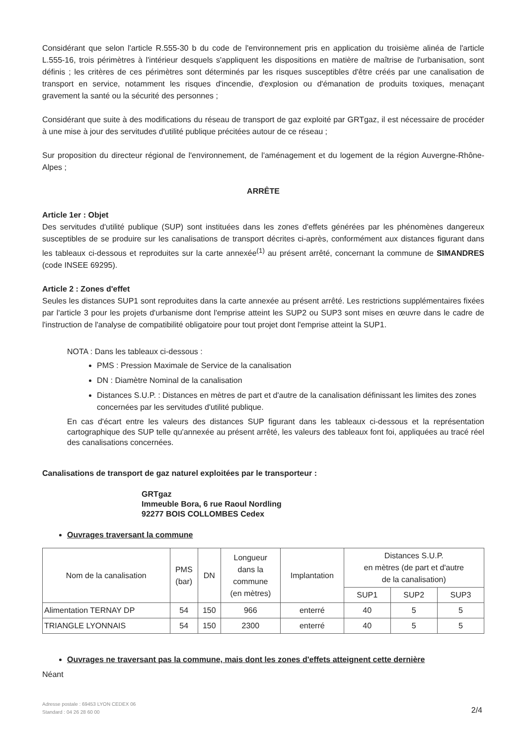Considérant que selon l'article R.555-30 b du code de l'environnement pris en application du troisième alinéa de l'article L.555-16, trois périmètres à l'intérieur desquels s'appliquent les dispositions en matière de maîtrise de l'urbanisation, sont définis ; les critères de ces périmètres sont déterminés par les risques susceptibles d'être créés par une canalisation de transport en service, notamment les risques d'incendie, d'explosion ou d'émanation de produits toxiques, menaçant gravement la santé ou la sécurité des personnes ;
Considérant que suite à des modifications du réseau de transport de gaz exploité par GRTgaz, il est nécessaire de procéder à une mise à jour des servitudes d'utilité publique précitées autour de ce réseau ;
Sur proposition du directeur régional de l'environnement, de l'aménagement et du logement de la région Auvergne-Rhône-Alpes ;
ARRÊTE
Article 1er : Objet
Des servitudes d'utilité publique (SUP) sont instituées dans les zones d'effets générées par les phénomènes dangereux susceptibles de se produire sur les canalisations de transport décrites ci-après, conformément aux distances figurant dans les tableaux ci-dessous et reproduites sur la carte annexée<sup>(1)</sup> au présent arrêté, concernant la commune de SIMANDRES (code INSEE 69295).
Article 2 : Zones d'effet
Seules les distances SUP1 sont reproduites dans la carte annexée au présent arrêté. Les restrictions supplémentaires fixées par l'article 3 pour les projets d'urbanisme dont l'emprise atteint les SUP2 ou SUP3 sont mises en œuvre dans le cadre de l'instruction de l'analyse de compatibilité obligatoire pour tout projet dont l'emprise atteint la SUP1.
NOTA : Dans les tableaux ci-dessous :
PMS : Pression Maximale de Service de la canalisation
DN : Diamètre Nominal de la canalisation
Distances S.U.P. : Distances en mètres de part et d'autre de la canalisation définissant les limites des zones concernées par les servitudes d'utilité publique.
En cas d'écart entre les valeurs des distances SUP figurant dans les tableaux ci-dessous et la représentation cartographique des SUP telle qu'annexée au présent arrêté, les valeurs des tableaux font foi, appliquées au tracé réel des canalisations concernées.
Canalisations de transport de gaz naturel exploitées par le transporteur :
GRTgaz
Immeuble Bora, 6 rue Raoul Nordling
92277 BOIS COLLOMBES Cedex
Ouvrages traversant la commune
| Nom de la canalisation | PMS (bar) | DN | Longueur dans la commune (en mètres) | Implantation | Distances S.U.P. en mètres (de part et d'autre de la canalisation) | | |
| --- | --- | --- | --- | --- | --- | --- | --- |
| | | | | | SUP1 | SUP2 | SUP3 |
| Alimentation TERNAY DP | 54 | 150 | 966 | enterré | 40 | 5 | 5 |
| TRIANGLE LYONNAIS | 54 | 150 | 2300 | enterré | 40 | 5 | 5 |
Ouvrages ne traversant pas la commune, mais dont les zones d'effets atteignent cette dernière
Néant
Adresse postale : 69453 LYON CEDEX 06
Standard : 04 26 28 60 00
2/4